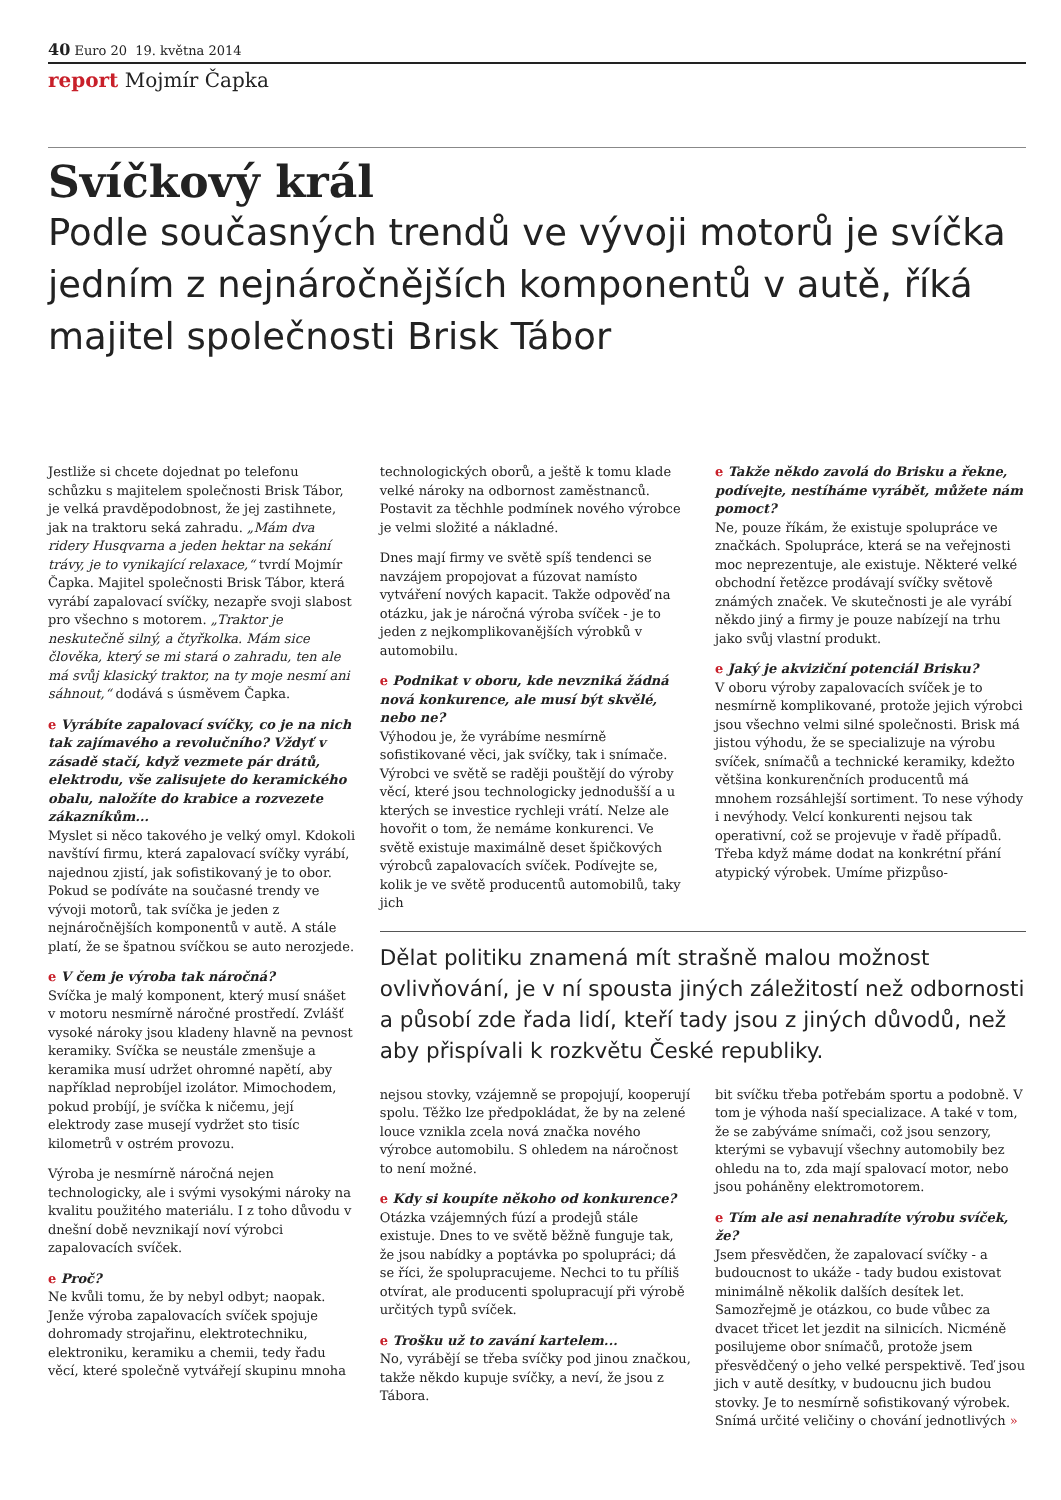40 Euro 20 19. května 2014
report Mojmír Čapka
Svíčkový král
Podle současných trendů ve vývoji motorů je svíčka jedním z nejnáročnějších komponentů v autě, říká majitel společnosti Brisk Tábor
Jestliže si chcete dojednat po telefonu schůzku s majitelem společnosti Brisk Tábor, je velká pravděpodobnost, že jej zastihnete, jak na traktoru seká zahradu. „Mám dva ridery Husqvarna a jeden hektar na sekání trávy, je to vynikající relaxace,“ tvrdí Mojmír Čapka. Majitel společnosti Brisk Tábor, která vyrábí zapalovací svíčky, nezapře svoji slabost pro všechno s motorem. „Traktor je neskutečně silný, a čtyřkolka. Mám sice člověka, který se mi stará o zahradu, ten ale má svůj klasický traktor, na ty moje nesmí ani sáhnout,“ dodává s úsměvem Čapka.
e Vyrábíte zapalovací svíčky, co je na nich tak zajímavého a revolučního? Vždyť v zásadě stačí, když vezmete pár drátů, elektrodu, vše zalisujete do keramického obalu, naložíte do krabice a rozvezete zákazníkům...
Myslet si něco takového je velký omyl. Kdokoli navštíví firmu, která zapalovací svíčky vyrábí, najednou zjistí, jak sofistikovaný je to obor. Pokud se podíváte na současné trendy ve vývoji motorů, tak svíčka je jeden z nejnáročnějších komponentů v autě. A stále platí, že se špatnou svíčkou se auto nerozjede.
e V čem je výroba tak náročná?
Svíčka je malý komponent, který musí snášet v motoru nesmírně náročné prostředí. Zvlášť vysoké nároky jsou kladeny hlavně na pevnost keramiky. Svíčka se neustále zmenšuje a keramika musí udržet ohromné napětí, aby například neprobíjel izolátor. Mimochodem, pokud probíjí, je svíčka k ničemu, její elektrody zase musejí vydržet sto tisíc kilometrů v ostrém provozu.
Výroba je nesmírně náročná nejen technologicky, ale i svými vysokými nároky na kvalitu použitého materiálu. I z toho důvodu v dnešní době nevznikají noví výrobci zapalovacích svíček.
e Proč?
Ne kvůli tomu, že by nebyl odbyt; naopak. Jenže výroba zapalovacích svíček spojuje dohromady strojařinu, elektrotechniku, elektroniku, keramiku a chemii, tedy řadu věcí, které společně vytvářejí skupinu mnoha
technologických oborů, a ještě k tomu klade velké nároky na odbornost zaměstnanců. Postavit za těchhle podmínek nového výrobce je velmi složité a nákladné.
Dnes mají firmy ve světě spíš tendenci se navzájem propojovat a fúzovat namísto vytváření nových kapacit. Takže odpověď na otázku, jak je náročná výroba svíček - je to jeden z nejkomplikovanějších výrobků v automobilu.
e Podnikat v oboru, kde nevzniká žádná nová konkurence, ale musí být skvělé, nebo ne?
Výhodou je, že vyrábíme nesmírně sofistikované věci, jak svíčky, tak i snímače. Výrobci ve světě se raději pouštějí do výroby věcí, které jsou technologicky jednodušší a u kterých se investice rychleji vrátí. Nelze ale hovořit o tom, že nemáme konkurenci. Ve světě existuje maximálně deset špičkových výrobců zapalovacích svíček. Podívejte se, kolik je ve světě producentů automobilů, taky jich
e Takže někdo zavolá do Brisku a řekne, podívejte, nestíháme vyrábět, můžete nám pomoct?
Ne, pouze říkám, že existuje spolupráce ve značkách. Spolupráce, která se na veřejnosti moc neprezentuje, ale existuje. Některé velké obchodní řetězce prodávají svíčky světově známých značek. Ve skutečnosti je ale vyrábí někdo jiný a firmy je pouze nabízejí na trhu jako svůj vlastní produkt.
e Jaký je akviziční potenciál Brisku?
V oboru výroby zapalovacích svíček je to nesmírně komplikované, protože jejich výrobci jsou všechno velmi silné společnosti. Brisk má jistou výhodu, že se specializuje na výrobu svíček, snímačů a technické keramiky, kdežto většina konkurenčních producentů má mnohem rozsáhlejší sortiment. To nese výhody i nevýhody. Velcí konkurenti nejsou tak operativní, což se projevuje v řadě případů. Třeba když máme dodat na konkrétní přání atypický výrobek. Umíme přizpůso-
Dělat politiku znamená mít strašně malou možnost ovlivňování, je v ní spousta jiných záležitostí než odbornosti a působí zde řada lidí, kteří tady jsou z jiných důvodů, než aby přispívali k rozkvětu České republiky.
nejsou stovky, vzájemně se propojují, kooperují spolu. Těžko lze předpokládat, že by na zelené louce vznikla zcela nová značka nového výrobce automobilu. S ohledem na náročnost to není možné.
e Kdy si koupíte někoho od konkurence?
Otázka vzájemných fúzí a prodejů stále existuje. Dnes to ve světě běžně funguje tak, že jsou nabídky a poptávka po spolupráci; dá se říci, že spolupracujeme. Nechci to tu příliš otvírat, ale producenti spolupracují při výrobě určitých typů svíček.
e Trošku už to zavání kartelem...
No, vyrábějí se třeba svíčky pod jinou značkou, takže někdo kupuje svíčky, a neví, že jsou z Tábora.
bit svíčku třeba potřebám sportu a podobně. V tom je výhoda naší specializace. A také v tom, že se zabýváme snímači, což jsou senzory, kterými se vybavují všechny automobily bez ohledu na to, zda mají spalovací motor, nebo jsou poháněny elektromotorem.
e Tím ale asi nenahradíte výrobu svíček, že?
Jsem přesvědčen, že zapalovací svíčky - a budoucnost to ukáže - tady budou existovat minimálně několik dalších desítek let. Samozřejmě je otázkou, co bude vůbec za dvacet třicet let jezdit na silnicích. Nicméně posilujeme obor snímačů, protože jsem přesvědčený o jeho velké perspektivě. Teď jsou jich v autě desítky, v budoucnu jich budou stovky. Je to nesmírně sofistikovaný výrobek. Snímá určité veličiny o chování jednotlivých »